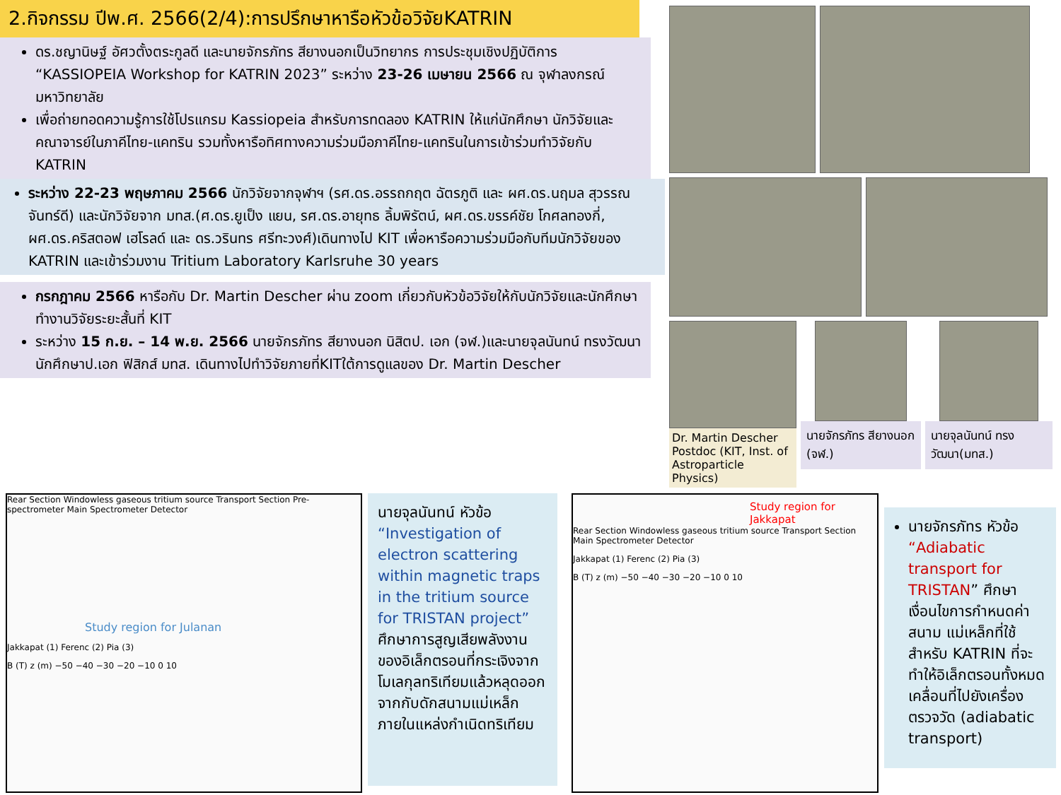2.กิจกรรม ปีพ.ศ. 2566(2/4):การปรึกษาหารือหัวข้อวิจัยKATRIN
ดร.ชญานิษฐ์ อัศวตั้งตระกูลดี และนายจักรภัทร สียางนอกเป็นวิทยากร การประชุมเชิงปฏิบัติการ “KASSIOPEIA Workshop for KATRIN 2023” ระหว่าง 23-26 เมษายน 2566 ณ จุฬาลงกรณ์มหาวิทยาลัย
เพื่อถ่ายทอดความรู้การใช้โปรแกรม Kassiopeia สำหรับการทดลอง KATRIN ให้แก่นักศึกษา นักวิจัยและคณาจารย์ในภาคีไทย-แคทริน รวมทั้งหารือทิศทางความร่วมมือภาคีไทย-แคทรินในการเข้าร่วมทำวิจัยกับ KATRIN
ระหว่าง 22-23 พฤษภาคม 2566 นักวิจัยจากจุฬาฯ (รศ.ดร.อรรถกฤต ฉัตรภูติ และ ผศ.ดร.นฤมล สุวรรณจันทร์ดี) และนักวิจัยจาก มทส.(ศ.ดร.ยูเป็ง แยน, รศ.ดร.อายุทธ ลิ้มพิรัตน์, ผศ.ดร.ขรรค์ชัย โกศลทองกี่, ผศ.ดร.คริสตอฟ เฮโรลด์ และ ดร.วรินทร ศรีทะวงศ์)เดินทางไป KIT เพื่อหารือความร่วมมือกับทีมนักวิจัยของ KATRIN และเข้าร่วมงาน Tritium Laboratory Karlsruhe 30 years
กรกฎาคม 2566 หารือกับ Dr. Martin Descher ผ่าน zoom เกี่ยวกับหัวข้อวิจัยให้กับนักวิจัยและนักศึกษาทำงานวิจัยระยะสั้นที่ KIT
ระหว่าง 15 ก.ย. – 14 พ.ย. 2566 นายจักรภัทร สียางนอก นิสิตป. เอก (จฬ.)และนายจุลนันทน์ ทรงวัฒนานักศึกษาป.เอก ฟิสิกส์ มทส. เดินทางไปทำวิจัยภายที่KITใต้การดูแลของ Dr. Martin Descher
Dr. Martin Descher Postdoc (KIT, Inst. of Astroparticle Physics)
นายจักรภัทร สียางนอก (จฬ.)
นายจุลนันทน์ ทรงวัฒนา(มทส.)
Rear Section Windowless gaseous tritium source Transport Section Pre-spectrometer Main Spectrometer Detector
Study region for Julanan
Jakkapat (1) Ferenc (2) Pia (3)
B (T) z (m) −50 −40 −30 −20 −10 0 10
นายจุลนันทน์ หัวข้อ “Investigation of electron scattering within magnetic traps in the tritium source for TRISTAN project” ศึกษาการสูญเสียพลังงานของอิเล็กตรอนที่กระเจิงจากโมเลกุลทริเทียมแล้วหลุดออกจากกับดักสนามแม่เหล็กภายในแหล่งกำเนิดทริเทียม
Study region for Jakkapat
Rear Section Windowless gaseous tritium source Transport Section Main Spectrometer Detector
Jakkapat (1) Ferenc (2) Pia (3)
B (T) z (m) −50 −40 −30 −20 −10 0 10
นายจักรภัทร หัวข้อ “Adiabatic transport for TRISTAN” ศึกษาเงื่อนไขการกำหนดค่าสนาม แม่เหล็กที่ใช้สำหรับ KATRIN ที่จะทำให้อิเล็กตรอนทั้งหมดเคลื่อนที่ไปยังเครื่องตรวจวัด (adiabatic transport)